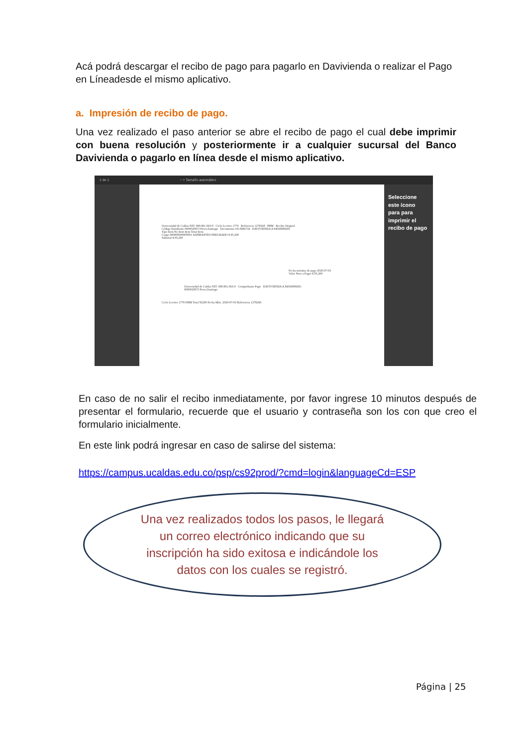Acá podrá descargar el recibo de pago para pagarlo en Davivienda o realizar el Pago en Líneadesde el mismo aplicativo.
a. Impresión de recibo de pago.
Una vez realizado el paso anterior se abre el recibo de pago el cual debe imprimir con buena resolución y posteriormente ir a cualquier sucursal del Banco Davivienda o pagarlo en línea desde el mismo aplicativo.
1 de 1 − + Tamaño automático
Universidad de Caldas NIT: 890.801.063-0 Ciclo Lectivo 1770 Referencia 1278268 PBM Recibo Original
Código Estudiante 0000020973 Perez,Santiago Documento 1013986734 DAVIVIENDA A 84569999281
Tipo Item No Item Item Total Item
Cargo 000000000000001 ASPIRANTES PREGRADO $ 85,200
Subtotal $ 85,200
Fecha máxima de pago 2020-07-03
Valor Neto a Pagar $ 85,200
Universidad de Caldas NIT: 890.801.063-0 Comprobante Pago DAVIVIENDA A 84569999281
0000020973 Perez,Santiago
Ciclo Lectivo 1770 PBM Total 85200 Fecha Máx. 2020-07-03 Referencia 1278268
Seleccione este ícono para para imprimir el recibo de pago
En caso de no salir el recibo inmediatamente, por favor ingrese 10 minutos después de presentar el formulario, recuerde que el usuario y contraseña son los con que creo el formulario inicialmente.
En este link podrá ingresar en caso de salirse del sistema:
https://campus.ucaldas.edu.co/psp/cs92prod/?cmd=login&languageCd=ESP
Una vez realizados todos los pasos, le llegará un correo electrónico indicando que su inscripción ha sido exitosa e indicándole los datos con los cuales se registró.
Página | 25